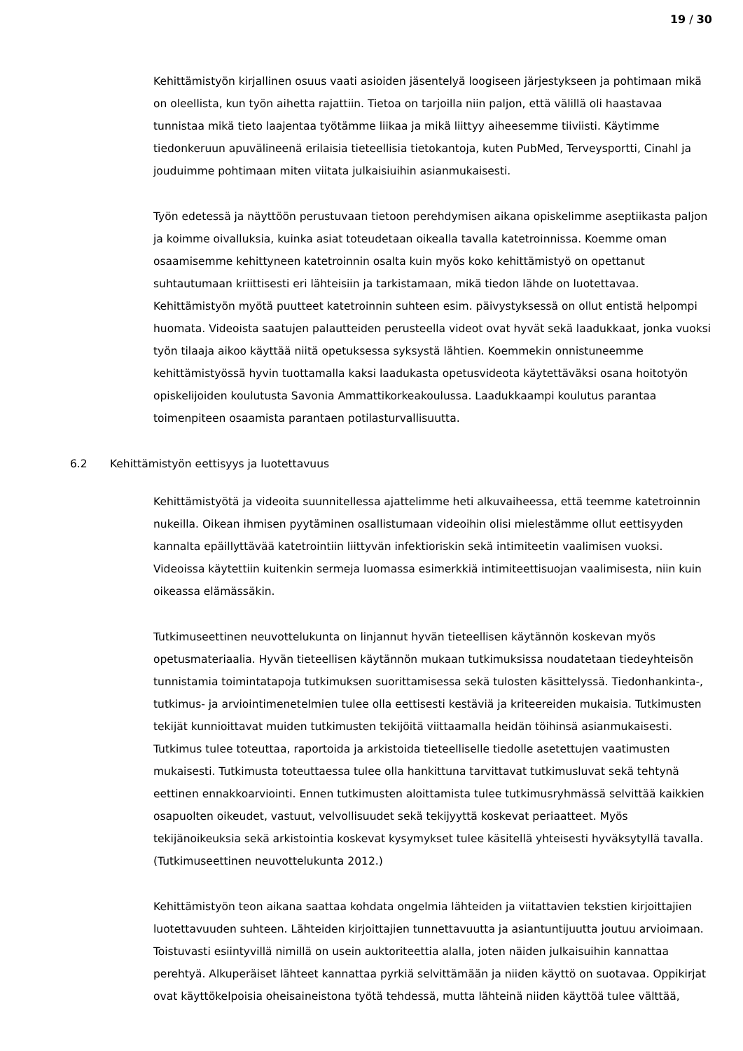19 / 30
Kehittämistyön kirjallinen osuus vaati asioiden jäsentelyä loogiseen järjestykseen ja pohtimaan mikä on oleellista, kun työn aihetta rajattiin. Tietoa on tarjoilla niin paljon, että välillä oli haastavaa tunnistaa mikä tieto laajentaa työtämme liikaa ja mikä liittyy aiheesemme tiiviisti. Käytimme tiedonkeruun apuvälineenä erilaisia tieteellisia tietokantoja, kuten PubMed, Terveysportti, Cinahl ja jouduimme pohtimaan miten viitata julkaisiuihin asianmukaisesti.
Työn edetessä ja näyttöön perustuvaan tietoon perehdymisen aikana opiskelimme aseptiikasta paljon ja koimme oivalluksia, kuinka asiat toteudetaan oikealla tavalla katetroinnissa. Koemme oman osaamisemme kehittyneen katetroinnin osalta kuin myös koko kehittämistyö on opettanut suhtautumaan kriittisesti eri lähteisiin ja tarkistamaan, mikä tiedon lähde on luotettavaa. Kehittämistyön myötä puutteet katetroinnin suhteen esim. päivystyksessä on ollut entistä helpompi huomata. Videoista saatujen palautteiden perusteella videot ovat hyvät sekä laadukkaat, jonka vuoksi työn tilaaja aikoo käyttää niitä opetuksessa syksystä lähtien. Koemmekin onnistuneemme kehittämistyössä hyvin tuottamalla kaksi laadukasta opetusvideota käytettäväksi osana hoitotyön opiskelijoiden koulutusta Savonia Ammattikorkeakoulussa. Laadukkaampi koulutus parantaa toimenpiteen osaamista parantaen potilasturvallisuutta.
6.2 Kehittämistyön eettisyys ja luotettavuus
Kehittämistyötä ja videoita suunnitellessa ajattelimme heti alkuvaiheessa, että teemme katetroinnin nukeilla. Oikean ihmisen pyytäminen osallistumaan videoihin olisi mielestämme ollut eettisyyden kannalta epäillyttävää katetrointiin liittyvän infektioriskin sekä intimiteetin vaalimisen vuoksi. Videoissa käytettiin kuitenkin sermeja luomassa esimerkkiä intimiteettisuojan vaalimisesta, niin kuin oikeassa elämässäkin.
Tutkimuseettinen neuvottelukunta on linjannut hyvän tieteellisen käytännön koskevan myös opetusmateriaalia. Hyvän tieteellisen käytännön mukaan tutkimuksissa noudatetaan tiedeyhteisön tunnistamia toimintatapoja tutkimuksen suorittamisessa sekä tulosten käsittelyssä. Tiedonhankinta-, tutkimus- ja arviointimenetelmien tulee olla eettisesti kestäviä ja kriteereiden mukaisia. Tutkimusten tekijät kunnioittavat muiden tutkimusten tekijöitä viittaamalla heidän töihinsä asianmukaisesti. Tutkimus tulee toteuttaa, raportoida ja arkistoida tieteelliselle tiedolle asetettujen vaatimusten mukaisesti. Tutkimusta toteuttaessa tulee olla hankittuna tarvittavat tutkimusluvat sekä tehtynä eettinen ennakkoarviointi. Ennen tutkimusten aloittamista tulee tutkimusryhmässä selvittää kaikkien osapuolten oikeudet, vastuut, velvollisuudet sekä tekijyyttä koskevat periaatteet. Myös tekijänoikeuksia sekä arkistointia koskevat kysymykset tulee käsitellä yhteisesti hyväksytyllä tavalla. (Tutkimuseettinen neuvottelukunta 2012.)
Kehittämistyön teon aikana saattaa kohdata ongelmia lähteiden ja viitattavien tekstien kirjoittajien luotettavuuden suhteen. Lähteiden kirjoittajien tunnettavuutta ja asiantuntijuutta joutuu arvioimaan. Toistuvasti esiintyvillä nimillä on usein auktoriteettia alalla, joten näiden julkaisuihin kannattaa perehtyä. Alkuperäiset lähteet kannattaa pyrkiä selvittämään ja niiden käyttö on suotavaa. Oppikirjat ovat käyttökelpoisia oheisaineistona työtä tehdessä, mutta lähteinä niiden käyttöä tulee välttää,